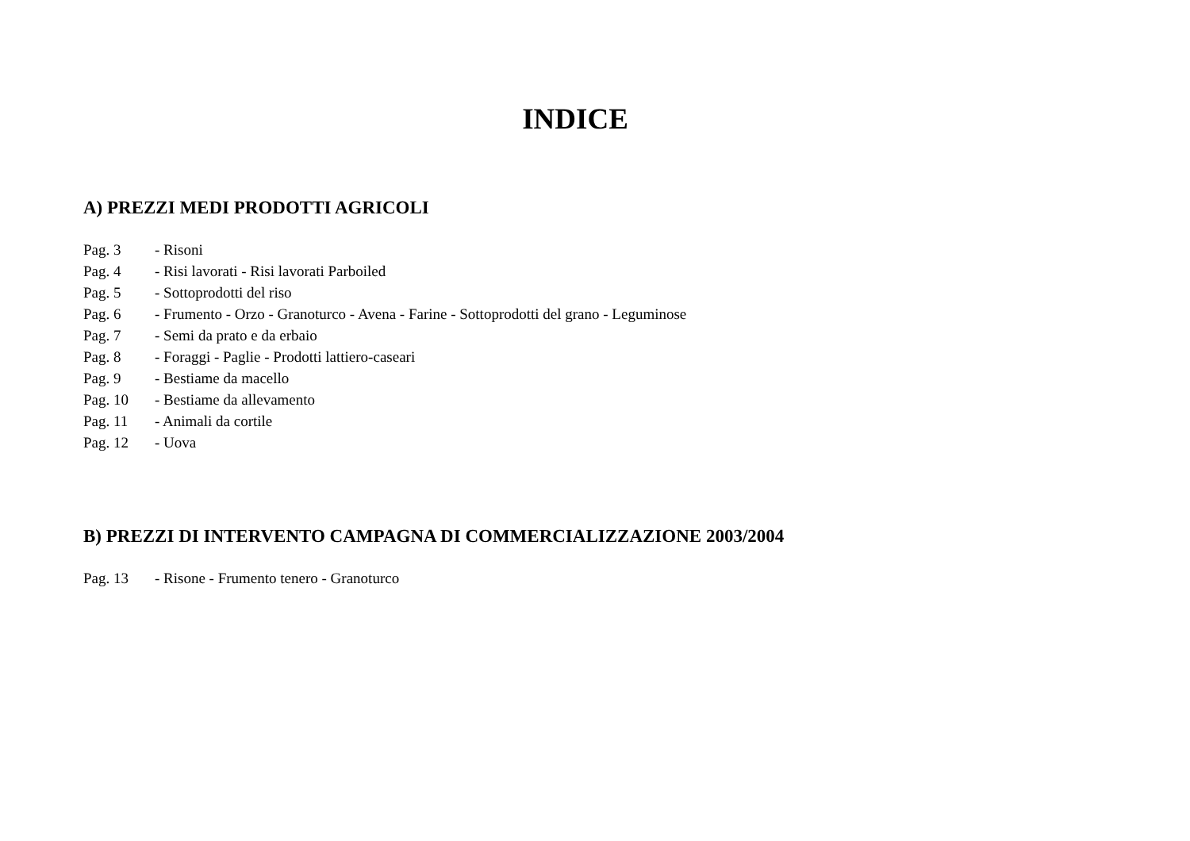INDICE
A) PREZZI MEDI PRODOTTI AGRICOLI
Pag. 3 - Risoni
Pag. 4 - Risi lavorati - Risi lavorati Parboiled
Pag. 5 - Sottoprodotti del riso
Pag. 6 - Frumento - Orzo - Granoturco - Avena - Farine - Sottoprodotti del grano - Leguminose
Pag. 7 - Semi da prato e da erbaio
Pag. 8 - Foraggi - Paglie - Prodotti lattiero-caseari
Pag. 9 - Bestiame da macello
Pag. 10 - Bestiame da allevamento
Pag. 11 - Animali da cortile
Pag. 12 - Uova
B) PREZZI DI INTERVENTO CAMPAGNA DI COMMERCIALIZZAZIONE 2003/2004
Pag. 13 - Risone - Frumento tenero - Granoturco